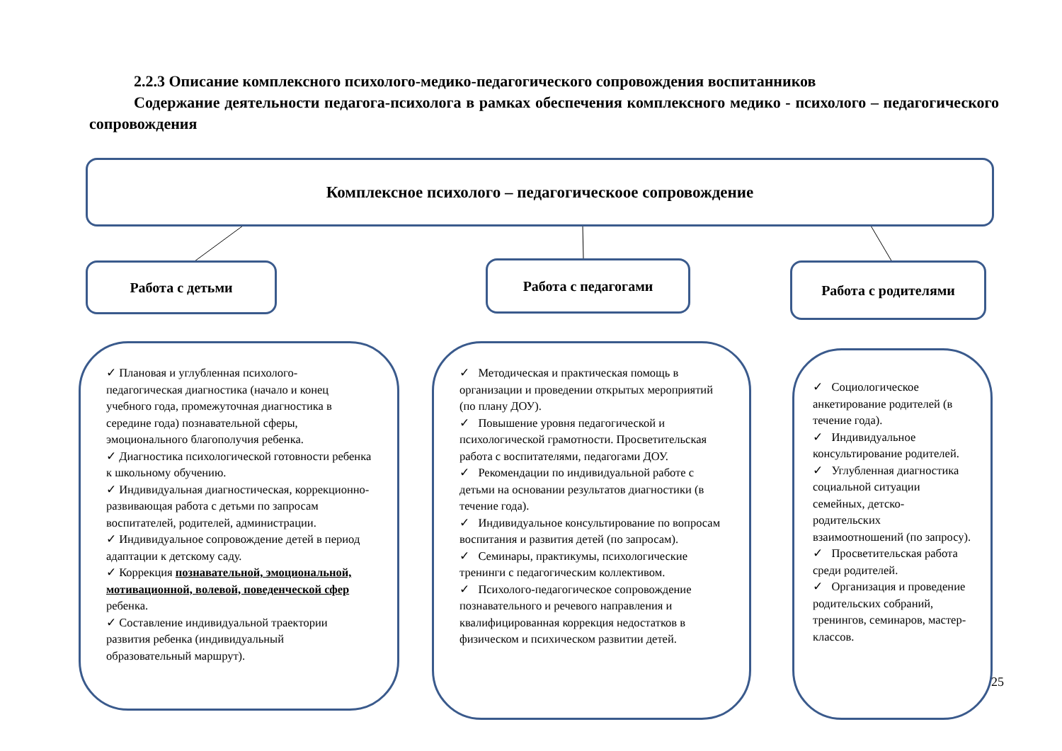2.2.3 Описание комплексного психолого-медико-педагогического сопровождения воспитанников
Содержание деятельности педагога-психолога в рамках обеспечения комплексного медико - психолого – педагогического сопровождения
Комплексное психолого – педагогическоое сопровождение
Работа с детьми Работа с педагогами Работа с родителями
✓ Плановая и углубленная психолого-педагогическая диагностика (начало и конец учебного года, промежуточная диагностика в середине года) познавательной сферы, эмоционального благополучия ребенка.
✓ Диагностика психологической готовности ребенка к школьному обучению.
✓ Индивидуальная диагностическая, коррекционно-развивающая работа с детьми по запросам воспитателей, родителей, администрации.
✓ Индивидуальное сопровождение детей в период адаптации к детскому саду.
✓ Коррекция познавательной, эмоциональной, мотивационной, волевой, поведенческой сфер ребенка.
✓ Составление индивидуальной траектории развития ребенка (индивидуальный образовательный маршрут).
✓ Методическая и практическая помощь в организации и проведении открытых мероприятий (по плану ДОУ).
✓ Повышение уровня педагогической и психологической грамотности. Просветительская работа с воспитателями, педагогами ДОУ.
✓ Рекомендации по индивидуальной работе с детьми на основании результатов диагностики (в течение года).
✓ Индивидуальное консультирование по вопросам воспитания и развития детей (по запросам).
✓ Семинары, практикумы, психологические тренинги с педагогическим коллективом.
✓ Психолого-педагогическое сопровождение познавательного и речевого направления и квалифицированная коррекция недостатков в физическом и психическом развитии детей.
✓ Социологическое анкетирование родителей (в течение года).
✓ Индивидуальное консультирование родителей.
✓ Углубленная диагностика социальной ситуации семейных, детско-родительских взаимоотношений (по запросу).
✓ Просветительская работа среди родителей.
✓ Организация и проведение родительских собраний, тренингов, семинаров, мастер-классов.
25